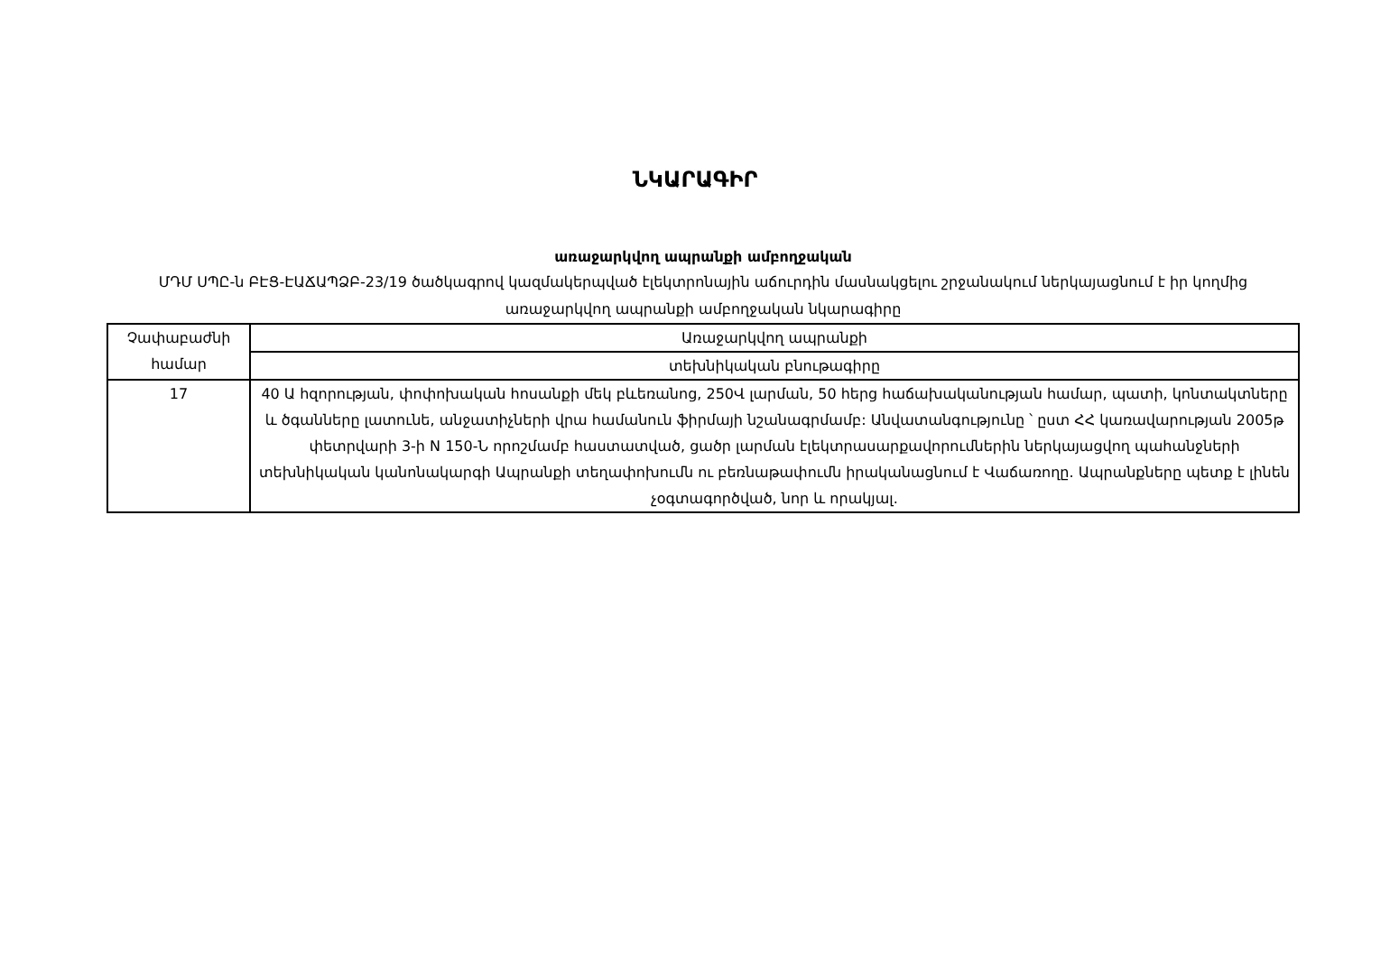ՆԿԱՐԱԳԻՐ
առաջարկվող ապրանքի ամբողջական
ՄԴՄ ՍՊԸ-ն ԲԷՑ-ԷԱՃԱՊՁԲ-23/19 ծածկագրով կազմակերպված էլեկտրոնային աճուրդին մասնակցելու շրջանակում ներկայացնում է իր կողմից առաջարկվող ապրանքի ամբողջական նկարագիրը
| Չափաբաժնի համար | Առաջարկվող ապրանքի |
| --- | --- |
| | տեխնիկական բնութագիրը |
| 17 | 40 Ա հզորության, փոփոխական հոսանքի մեկ բևեռանոց, 250Վ լարման, 50 հերց հաճախականության համար, պատի, կոնտակտները և ծգանները լատունե, անջատիչների վրա համանուն ֆիրմայի նշանագրմամբ: Անվատանգությունը ՝ ըստ ՀՀ կառավարության 2005թ փետրվարի 3-ի N 150-Ն որոշմամբ հաստատված, ցածր լարման էլեկտրասարքավորումներին ներկայացվող պահանջների տեխնիկական կանոնակարգի Ապրանքի տեղափոխումն ու բեռնաթափումն իրականացնում է Վաճառողը. Ապրանքները պետք է լինեն չօգտագործված, նոր և որակյալ. |